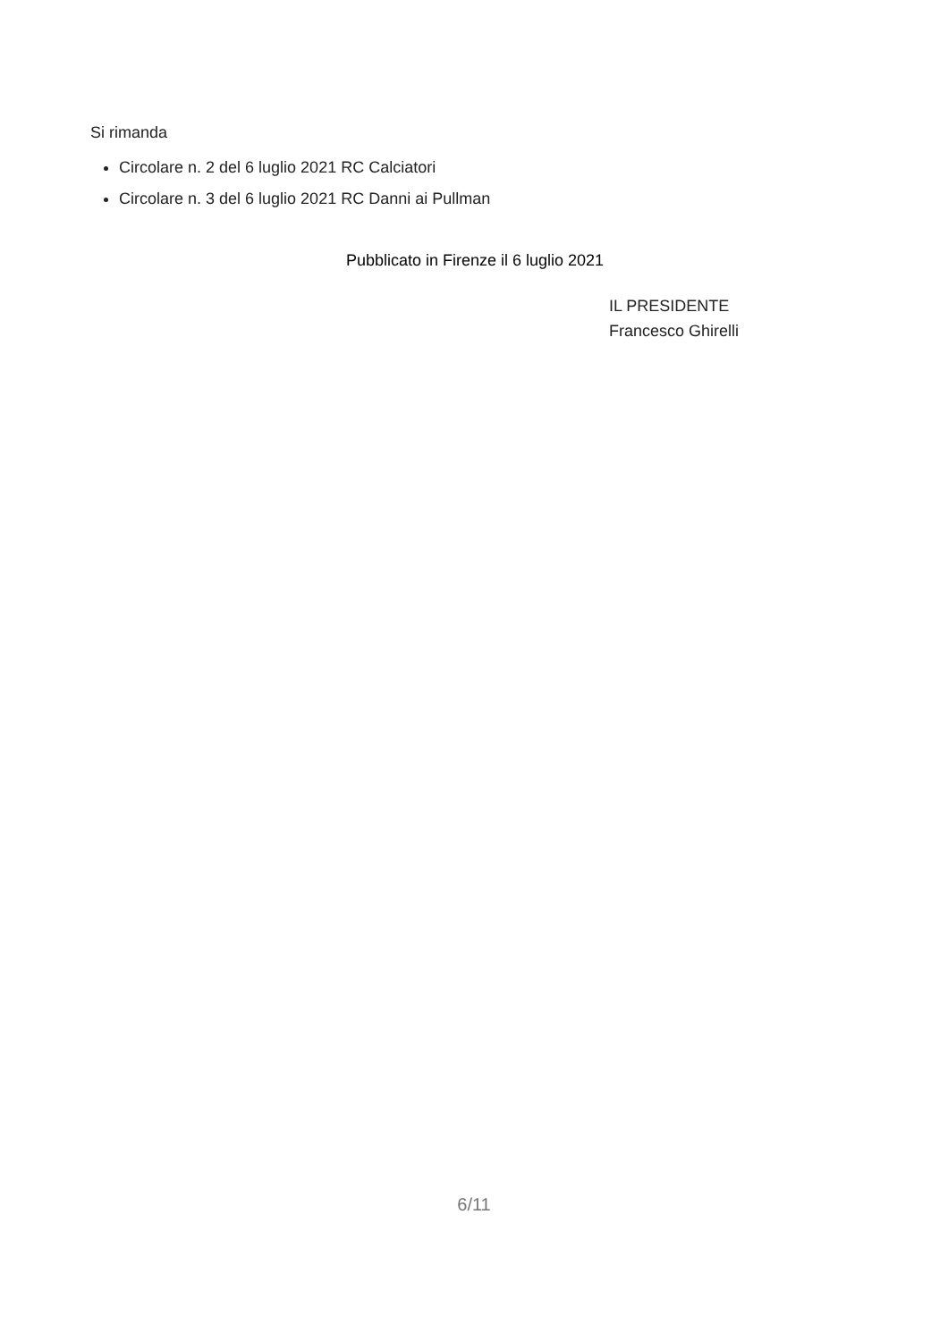Si rimanda
Circolare n. 2 del 6 luglio 2021 RC Calciatori
Circolare n. 3 del 6 luglio 2021 RC Danni ai Pullman
Pubblicato in Firenze il 6 luglio 2021
IL PRESIDENTE
Francesco Ghirelli
6/11